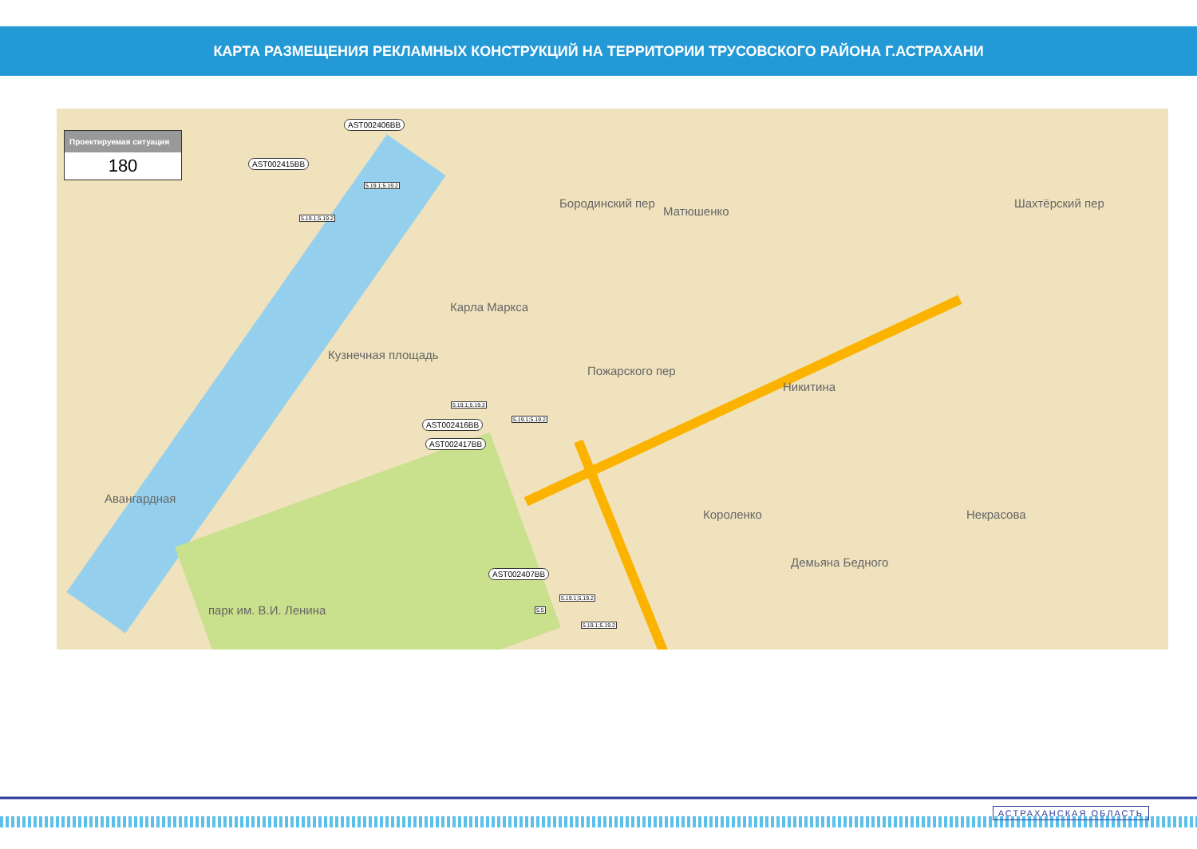КАРТА РАЗМЕЩЕНИЯ РЕКЛАМНЫХ КОНСТРУКЦИЙ НА ТЕРРИТОРИИ ТРУСОВСКОГО РАЙОНА Г.АСТРАХАНИ
Проектируемая ситуация
180
AST002406BB
AST002415BB
5.19.1;5.19.2
5.19.1;5.19.2
5.19.1;5.19.2
5.19.1;5.19.2
AST002416BB
AST002417BB
AST002407BB
5.19.1;5.19.2
5.5
5.19.1;5.19.2
Карла Маркса
Пожарского пер
Никитина
Бородинский пер Шахтёрский пер
парк им. В.И. Ленина
Кузнечная площадь
Авангардная
Матюшенко
Короленко
Демьяна Бедного
Некрасова
АСТРАХАНСКАЯ ОБЛАСТЬ